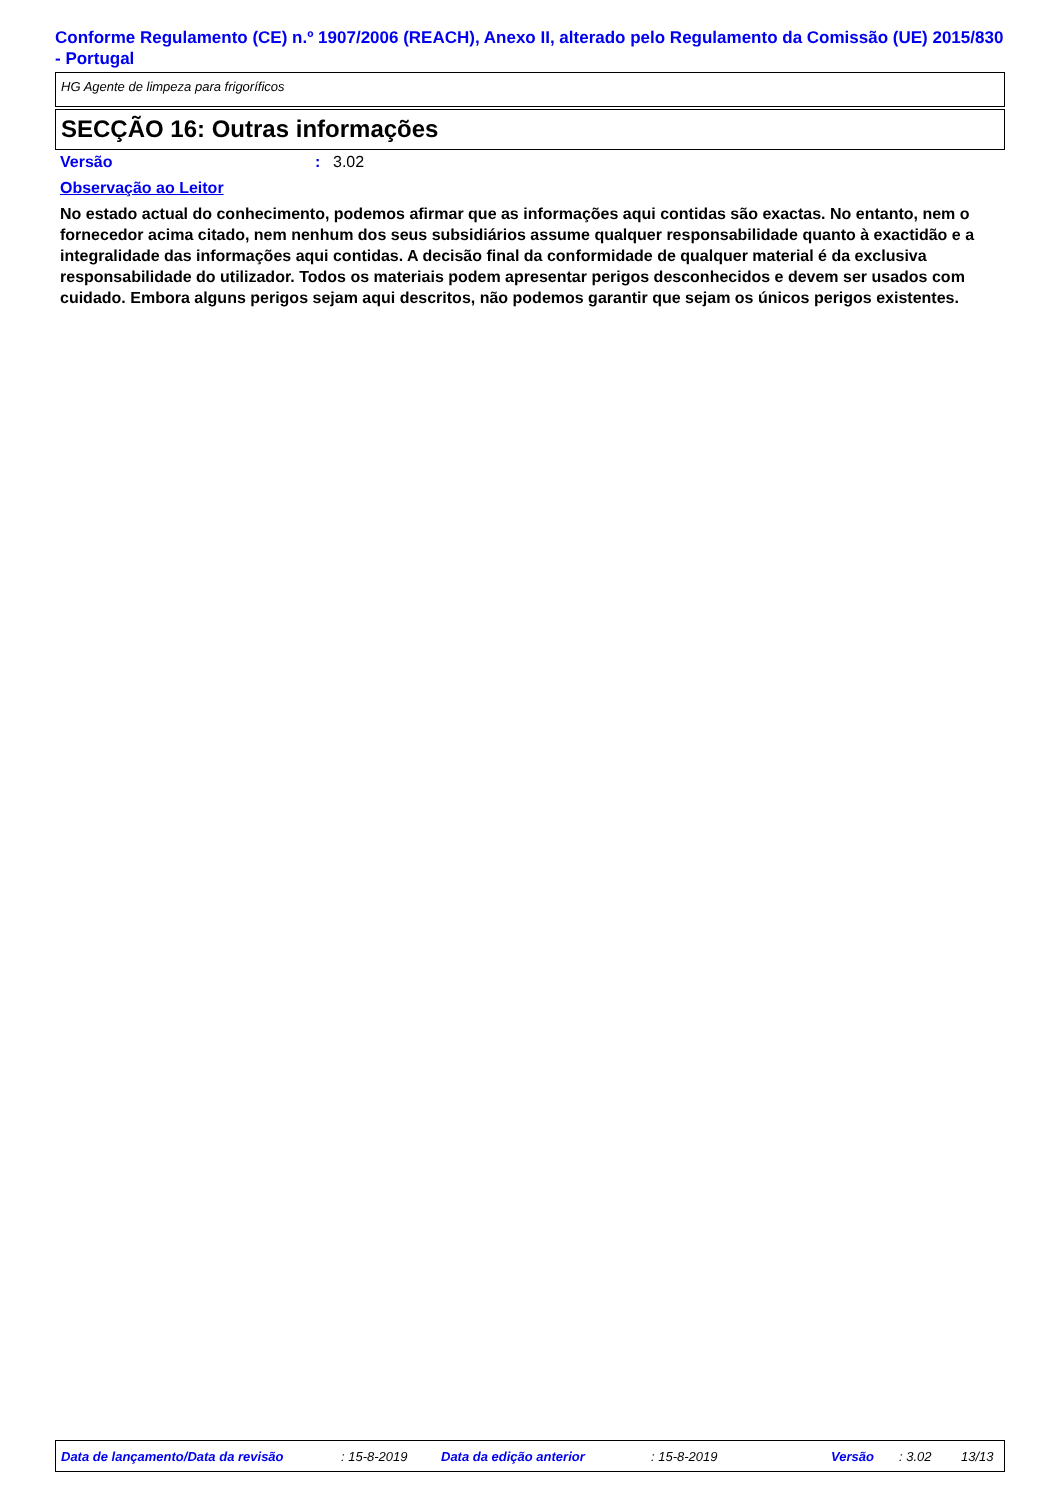Conforme Regulamento (CE) n.º 1907/2006 (REACH), Anexo II, alterado pelo Regulamento da Comissão (UE) 2015/830 - Portugal
HG Agente de limpeza para frigoríficos
SECÇÃO 16: Outras informações
Versão: 3.02
Observação ao Leitor
No estado actual do conhecimento, podemos afirmar que as informações aqui contidas são exactas. No entanto, nem o fornecedor acima citado, nem nenhum dos seus subsidiários assume qualquer responsabilidade quanto à exactidão e a integralidade das informações aqui contidas. A decisão final da conformidade de qualquer material é da exclusiva responsabilidade do utilizador. Todos os materiais podem apresentar perigos desconhecidos e devem ser usados com cuidado. Embora alguns perigos sejam aqui descritos, não podemos garantir que sejam os únicos perigos existentes.
Data de lançamento/Data da revisão: 15-8-2019 Data da edição anterior: 15-8-2019 Versão: 3.02 13/13